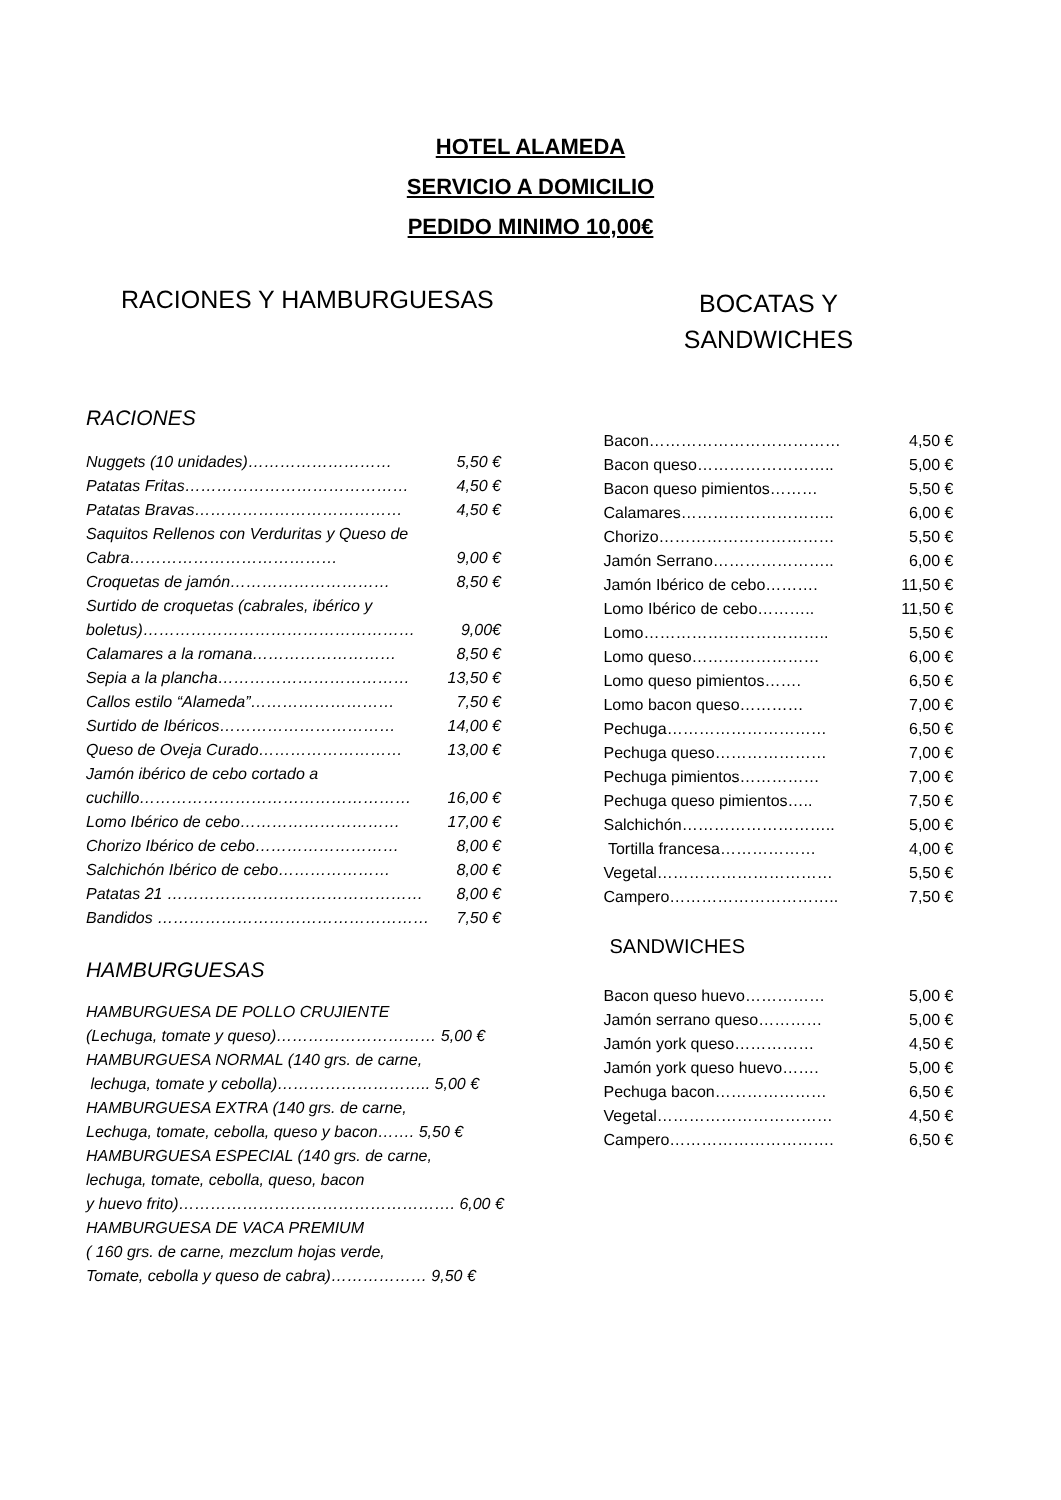HOTEL ALAMEDA
SERVICIO A DOMICILIO
PEDIDO MINIMO 10,00€
RACIONES Y HAMBURGUESAS
RACIONES
Nuggets (10 unidades)……………………… 5,50 €
Patatas Fritas…………………………………… 4,50 €
Patatas Bravas………………………………… 4,50 €
Saquitos Rellenos con Verduritas y Queso de
Cabra………………………………… 9,00 €
Croquetas de jamón………………………… 8,50 €
Surtido de croquetas (cabrales, ibérico y
boletus)…………………………………………… 9,00€
Calamares a la romana……………………… 8,50 €
Sepia a la plancha……………………………… 13,50 €
Callos estilo “Alameda”……………………… 7,50 €
Surtido de Ibéricos…………………………… 14,00 €
Queso de Oveja Curado……………………… 13,00 €
Jamón ibérico de cebo cortado a
cuchillo…………………………………………… 16,00 €
Lomo Ibérico de cebo………………………… 17,00 €
Chorizo Ibérico de cebo……………………… 8,00 €
Salchichón Ibérico de cebo………………… 8,00 €
Patatas 21 ………………………………………… 8,00 €
Bandidos …………………………………………… 7,50 €
HAMBURGUESAS
HAMBURGUESA DE POLLO CRUJIENTE
(Lechuga, tomate y queso)………………………… 5,00 €
HAMBURGUESA NORMAL (140 grs. de carne,
lechuga, tomate y cebolla)……………………….. 5,00 €
HAMBURGUESA EXTRA (140 grs. de carne,
Lechuga, tomate, cebolla, queso y bacon……. 5,50 €
HAMBURGUESA ESPECIAL (140 grs. de carne,
lechuga, tomate, cebolla, queso, bacon
y huevo frito)……………………………………………. 6,00 €
HAMBURGUESA DE VACA PREMIUM
( 160 grs. de carne, mezclum hojas verde,
Tomate, cebolla y queso de cabra)……………… 9,50 €
BOCATAS Y
SANDWICHES
Bacon……………………………… 4,50 €
Bacon queso…………………….. 5,00 €
Bacon queso pimientos……… 5,50 €
Calamares……………………….. 6,00 €
Chorizo…………………………… 5,50 €
Jamón Serrano………………….. 6,00 €
Jamón Ibérico de cebo………. 11,50 €
Lomo Ibérico de cebo……….. 11,50 €
Lomo…………………………….. 5,50 €
Lomo queso…………………… 6,00 €
Lomo queso pimientos……. 6,50 €
Lomo bacon queso………… 7,00 €
Pechuga………………………… 6,50 €
Pechuga queso………………… 7,00 €
Pechuga pimientos…………… 7,00 €
Pechuga queso pimientos….. 7,50 €
Salchichón……………………….. 5,00 €
Tortilla francesa……………… 4,00 €
Vegetal…………………………… 5,50 €
Campero………………………….. 7,50 €
SANDWICHES
Bacon queso huevo…………… 5,00 €
Jamón serrano queso………… 5,00 €
Jamón york queso…………… 4,50 €
Jamón york queso huevo……. 5,00 €
Pechuga bacon………………… 6,50 €
Vegetal…………………………… 4,50 €
Campero…………………………. 6,50 €